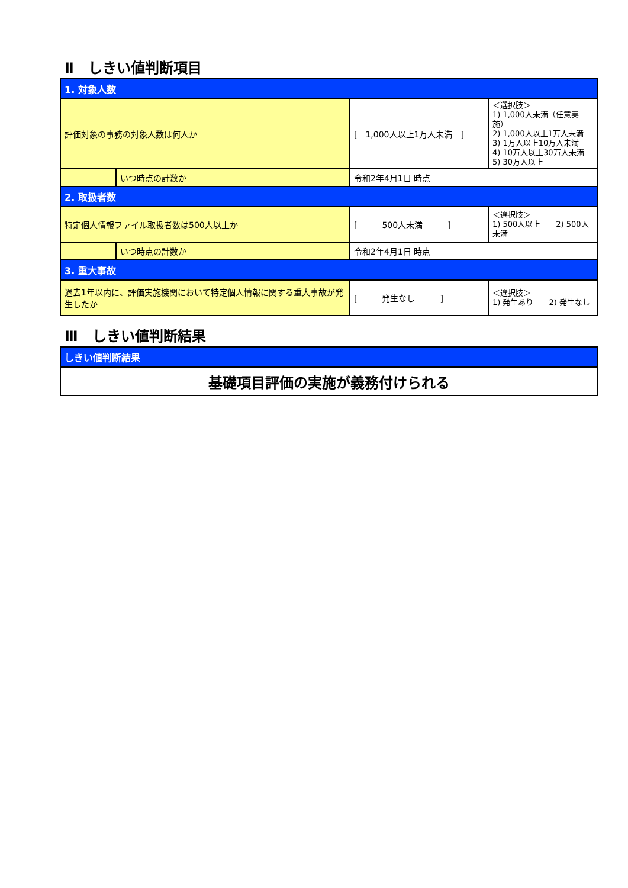Ⅱ　しきい値判断項目
| 1. 対象人数 | | | |
| 評価対象の事務の対象人数は何人か | | [ 1,000人以上1万人未満 ] | ＜選択肢＞ 1) 1,000人未満（任意実施） 2) 1,000人以上1万人未満 3) 1万人以上10万人未満 4) 10万人以上30万人未満 5) 30万人以上 |
| | いつ時点の計数か | 令和2年4月1日 時点 | |
| 2. 取扱者数 | | | |
| 特定個人情報ファイル取扱者数は500人以上か | | [ 500人未満 ] | ＜選択肢＞ 1) 500人以上 2) 500人未満 |
| | いつ時点の計数か | 令和2年4月1日 時点 | |
| 3. 重大事故 | | | |
| 過去1年以内に、評価実施機関において特定個人情報に関する重大事故が発生したか | | [ 発生なし ] | ＜選択肢＞ 1) 発生あり 2) 発生なし |
Ⅲ　しきい値判断結果
| しきい値判断結果 |
| 基礎項目評価の実施が義務付けられる |